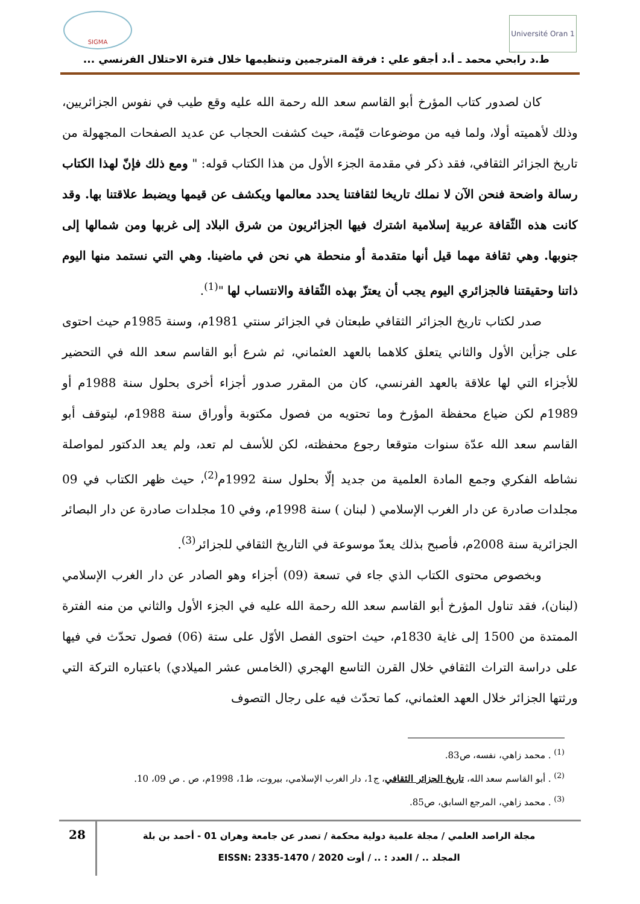Université Oran 1
SIGMA
ط.د رابحي محمد ـ أ.د أجقو علي : فرقة المترجمين وتنظيمها خلال فترة الاحتلال الفرنسي ...
كان لصدور كتاب المؤرخ أبو القاسم سعد الله رحمة الله عليه وقع طيب في نفوس الجزائريين، وذلك لأهميته أولا، ولما فيه من موضوعات قيّمة، حيث كشفت الحجاب عن عديد الصفحات المجهولة من تاريخ الجزائر الثقافي، فقد ذكر في مقدمة الجزء الأول من هذا الكتاب قوله: " ومع ذلك فإنّ لهذا الكتاب رسالة واضحة فنحن الآن لا نملك تاريخا لثقافتنا يحدد معالمها ويكشف عن قيمها ويضبط علاقتنا بها. وقد كانت هذه الثّقافة عربية إسلامية اشترك فيها الجزائريون من شرق البلاد إلى غربها ومن شمالها إلى جنوبها. وهي ثقافة مهما قيل أنها متقدمة أو منحطة هي نحن في ماضينا. وهي التي نستمد منها اليوم ذاتنا وحقيقتنا فالجزائري اليوم يجب أن يعتزّ بهذه الثّقافة والانتساب لها "<sup>(1)</sup>.
صدر لكتاب تاريخ الجزائر الثقافي طبعتان في الجزائر سنتي 1981م، وسنة 1985م حيث احتوى على جزأين الأول والثاني يتعلق كلاهما بالعهد العثماني، ثم شرع أبو القاسم سعد الله في التحضير للأجزاء التي لها علاقة بالعهد الفرنسي، كان من المقرر صدور أجزاء أخرى بحلول سنة 1988م أو 1989م لكن ضياع محفظة المؤرخ وما تحتويه من فصول مكتوبة وأوراق سنة 1988م، ليتوقف أبو القاسم سعد الله عدّة سنوات متوقعا رجوع محفظته، لكن للأسف لم تعد، ولم يعد الدكتور لمواصلة نشاطه الفكري وجمع المادة العلمية من جديد إلّا بحلول سنة 1992م<sup>(2)</sup>، حيث ظهر الكتاب في 09 مجلدات صادرة عن دار الغرب الإسلامي ( لبنان ) سنة 1998م، وفي 10 مجلدات صادرة عن دار البصائر الجزائرية سنة 2008م، فأصبح بذلك يعدّ موسوعة في التاريخ الثقافي للجزائر<sup>(3)</sup>.
وبخصوص محتوى الكتاب الذي جاء في تسعة (09) أجزاء وهو الصادر عن دار الغرب الإسلامي (لبنان)، فقد تناول المؤرخ أبو القاسم سعد الله رحمة الله عليه في الجزء الأول والثاني من منه الفترة الممتدة من 1500 إلى غاية 1830م، حيث احتوى الفصل الأوّل على ستة (06) فصول تحدّث في فيها على دراسة التراث الثقافي خلال القرن التاسع الهجري (الخامس عشر الميلادي) باعتباره التركة التي ورثتها الجزائر خلال العهد العثماني، كما تحدّث فيه على رجال التصوف
<sup>(1)</sup> . محمد زاهي، نفسه، ص83.
<sup>(2)</sup> . أبو القاسم سعد الله، تاريخ الجزائر الثقافي، ج1، دار الغرب الإسلامي، بيروت، ط1، 1998م، ص . ص 09، 10.
<sup>(3)</sup> . محمد زاهي، المرجع السابق، ص85.
مجلة الراصد العلمي / مجلة علمية دولية محكمة / تصدر عن جامعة وهران 01 - أحمد بن بلة
المجلد .. / العدد : .. / أوت 2020 / EISSN: 2335-1470
28